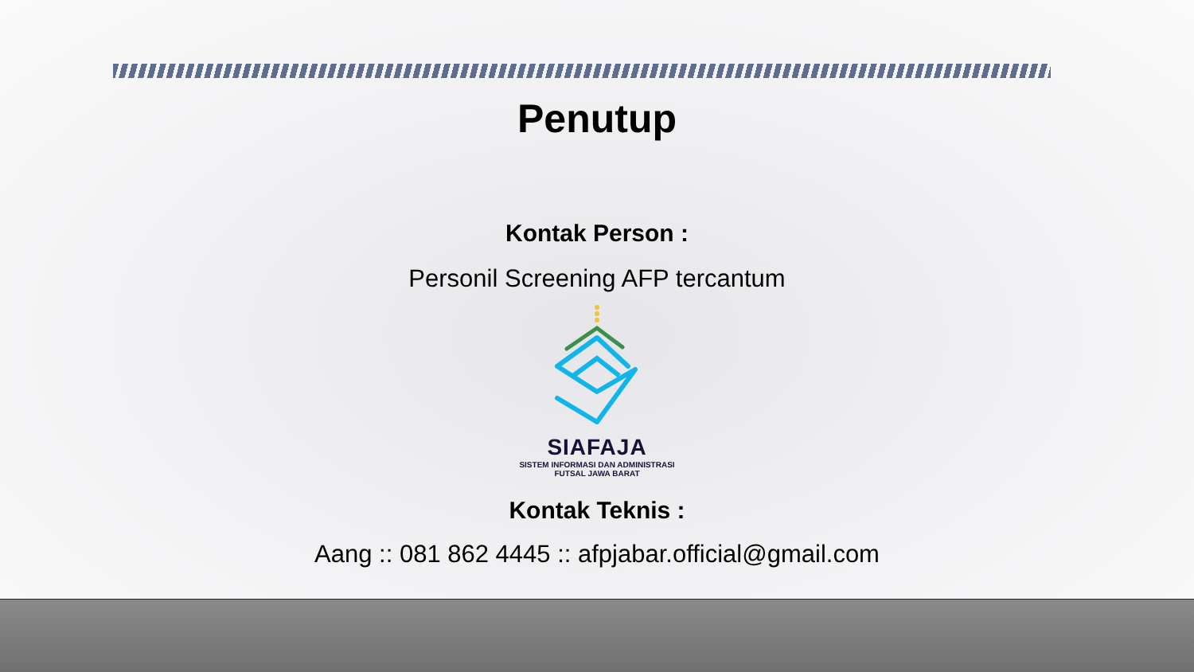Penutup
Kontak Person :
Personil Screening AFP tercantum
SIAFAJA
SISTEM INFORMASI DAN ADMINISTRASI
FUTSAL JAWA BARAT
Kontak Teknis :
Aang :: 081 862 4445 :: afpjabar.official@gmail.com